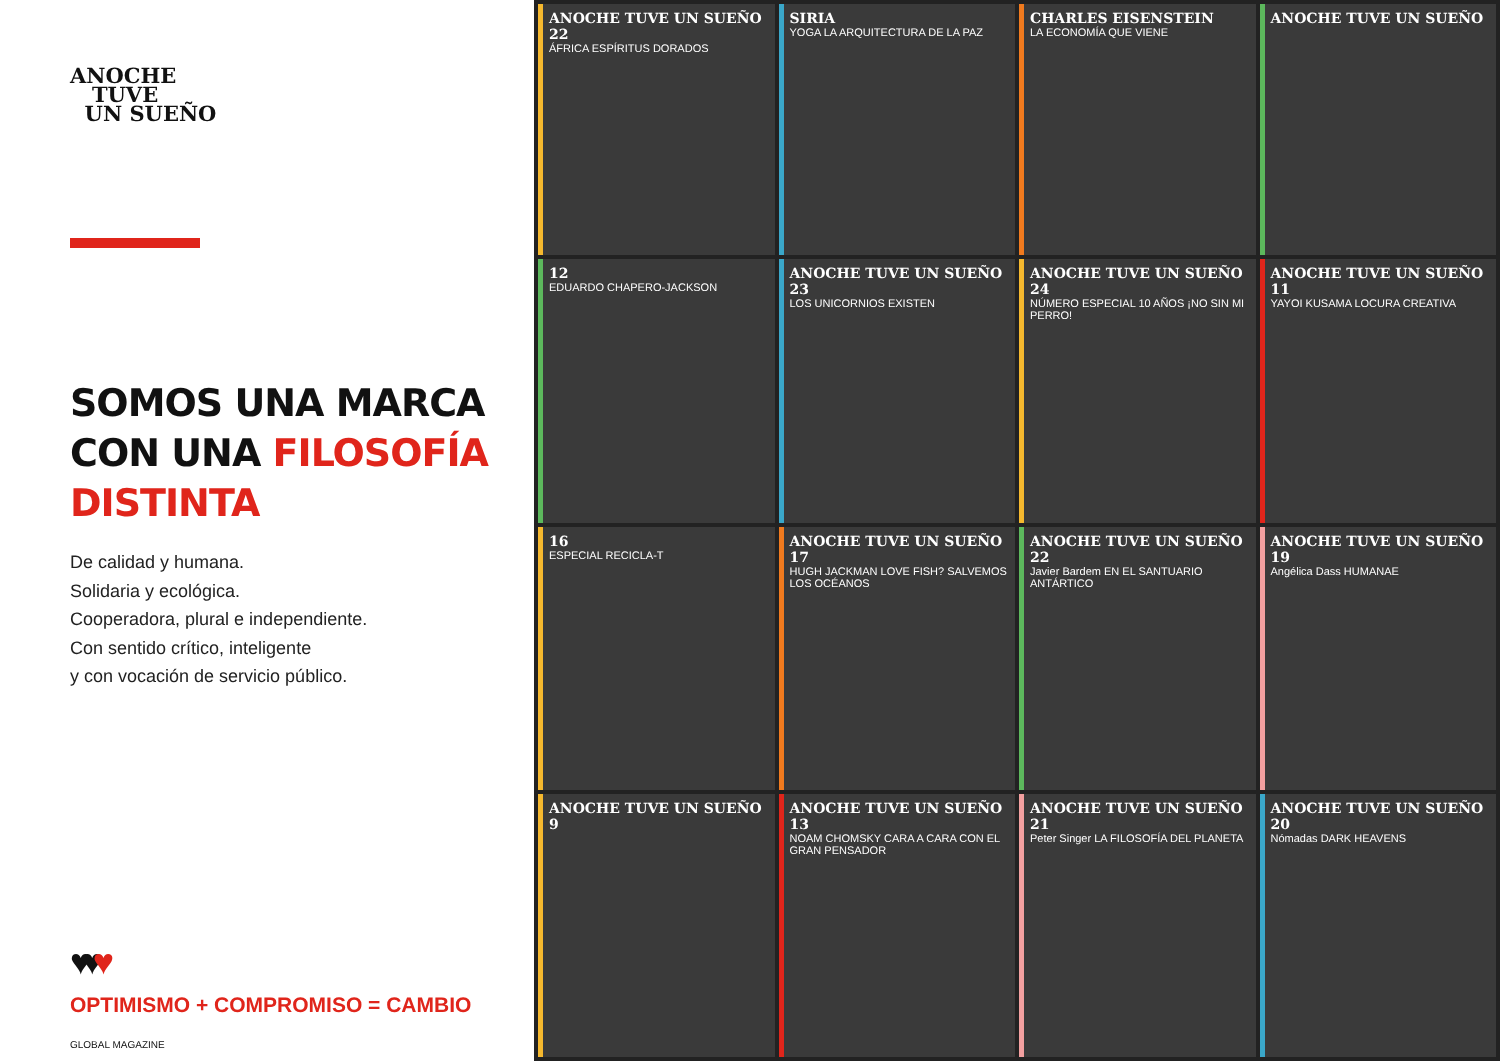ANOCHE
TUVE
UN SUEÑO
SOMOS UNA MARCA
CON UNA FILOSOFÍA
DISTINTA
De calidad y humana.
Solidaria y ecológica.
Cooperadora, plural e independiente.
Con sentido crítico, inteligente
y con vocación de servicio público.
♥♥♥
OPTIMISMO + COMPROMISO = CAMBIO
GLOBAL MAGAZINE
ANOCHE TUVE UN SUEÑO 22
ÁFRICA ESPÍRITUS DORADOS
SIRIA
YOGA LA ARQUITECTURA DE LA PAZ
CHARLES EISENSTEIN
LA ECONOMÍA QUE VIENE
ANOCHE TUVE UN SUEÑO
12
EDUARDO CHAPERO-JACKSON
ANOCHE TUVE UN SUEÑO 23
LOS UNICORNIOS EXISTEN
ANOCHE TUVE UN SUEÑO 24
NÚMERO ESPECIAL 10 AÑOS ¡NO SIN MI PERRO!
ANOCHE TUVE UN SUEÑO 11
YAYOI KUSAMA LOCURA CREATIVA
16
ESPECIAL RECICLA-T
ANOCHE TUVE UN SUEÑO 17
HUGH JACKMAN LOVE FISH? SALVEMOS LOS OCÉANOS
ANOCHE TUVE UN SUEÑO 22
Javier Bardem EN EL SANTUARIO ANTÁRTICO
ANOCHE TUVE UN SUEÑO 19
Angélica Dass HUMANAE
ANOCHE TUVE UN SUEÑO 9
ANOCHE TUVE UN SUEÑO 13
NOAM CHOMSKY CARA A CARA CON EL GRAN PENSADOR
ANOCHE TUVE UN SUEÑO 21
Peter Singer LA FILOSOFÍA DEL PLANETA
ANOCHE TUVE UN SUEÑO 20
Nómadas DARK HEAVENS